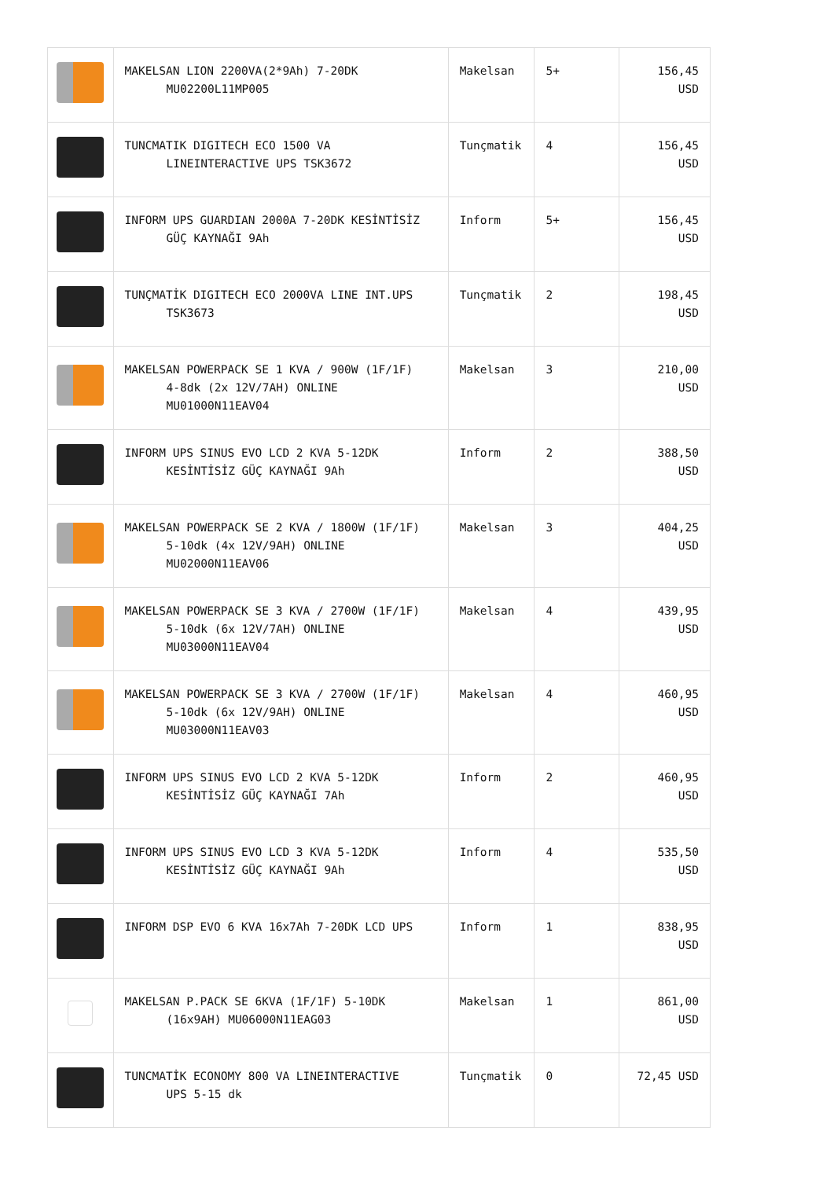| | MAKELSAN LION 2200VA(2*9Ah) 7-20DK MU02200L11MP005 | Makelsan | 5+ | 156,45 USD |
| | TUNCMATIK DIGITECH ECO 1500 VA LINEINTERACTIVE UPS TSK3672 | Tunçmatik | 4 | 156,45 USD |
| | INFORM UPS GUARDIAN 2000A 7-20DK KESİNTİSİZ GÜÇ KAYNAĞI 9Ah | Inform | 5+ | 156,45 USD |
| | TUNÇMATİK DIGITECH ECO 2000VA LINE INT.UPS TSK3673 | Tunçmatik | 2 | 198,45 USD |
| | MAKELSAN POWERPACK SE 1 KVA / 900W (1F/1F) 4-8dk (2x 12V/7AH) ONLINE MU01000N11EAV04 | Makelsan | 3 | 210,00 USD |
| | INFORM UPS SINUS EVO LCD 2 KVA 5-12DK KESİNTİSİZ GÜÇ KAYNAĞI 9Ah | Inform | 2 | 388,50 USD |
| | MAKELSAN POWERPACK SE 2 KVA / 1800W (1F/1F) 5-10dk (4x 12V/9AH) ONLINE MU02000N11EAV06 | Makelsan | 3 | 404,25 USD |
| | MAKELSAN POWERPACK SE 3 KVA / 2700W (1F/1F) 5-10dk (6x 12V/7AH) ONLINE MU03000N11EAV04 | Makelsan | 4 | 439,95 USD |
| | MAKELSAN POWERPACK SE 3 KVA / 2700W (1F/1F) 5-10dk (6x 12V/9AH) ONLINE MU03000N11EAV03 | Makelsan | 4 | 460,95 USD |
| | INFORM UPS SINUS EVO LCD 2 KVA 5-12DK KESİNTİSİZ GÜÇ KAYNAĞI 7Ah | Inform | 2 | 460,95 USD |
| | INFORM UPS SINUS EVO LCD 3 KVA 5-12DK KESİNTİSİZ GÜÇ KAYNAĞI 9Ah | Inform | 4 | 535,50 USD |
| | INFORM DSP EVO 6 KVA 16x7Ah 7-20DK LCD UPS | Inform | 1 | 838,95 USD |
| | MAKELSAN P.PACK SE 6KVA (1F/1F) 5-10DK (16x9AH) MU06000N11EAG03 | Makelsan | 1 | 861,00 USD |
| | TUNCMATİK ECONOMY 800 VA LINEINTERACTIVE UPS 5-15 dk | Tunçmatik | 0 | 72,45 USD |